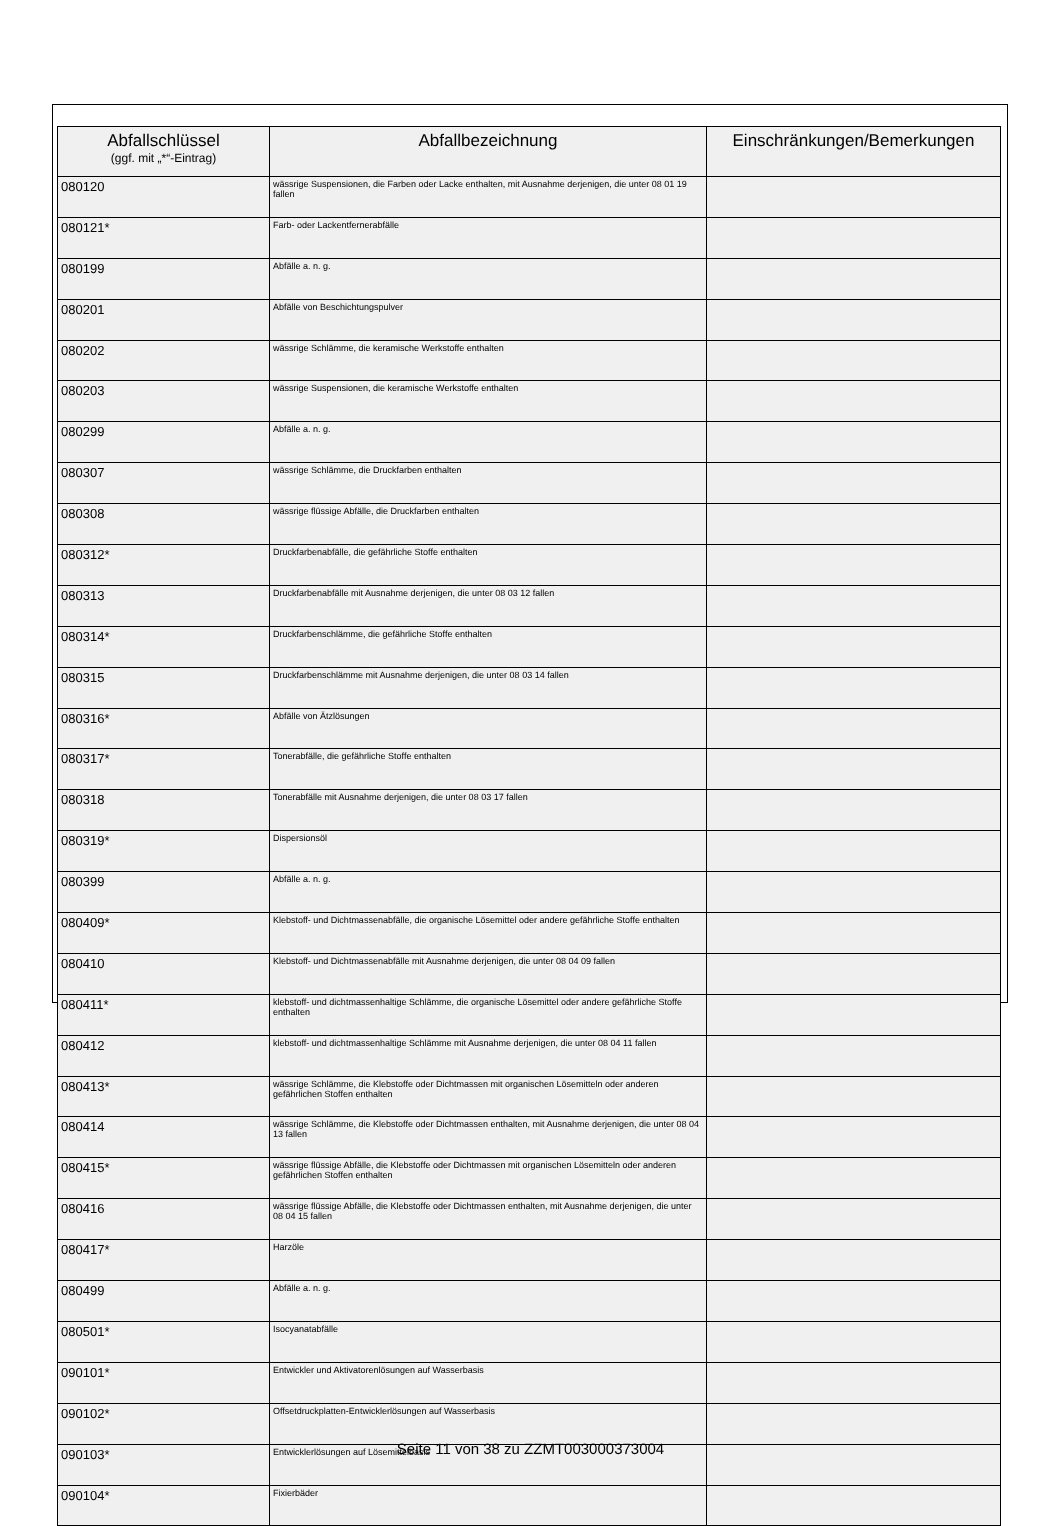| Abfallschlüssel (ggf. mit „*“-Eintrag) | Abfallbezeichnung | Einschränkungen/Bemerkungen |
| --- | --- | --- |
| 080120 | wässrige Suspensionen, die Farben oder Lacke enthalten, mit Ausnahme derjenigen, die unter 08 01 19 fallen | |
| 080121* | Farb- oder Lackentfernerabfälle | |
| 080199 | Abfälle a. n. g. | |
| 080201 | Abfälle von Beschichtungspulver | |
| 080202 | wässrige Schlämme, die keramische Werkstoffe enthalten | |
| 080203 | wässrige Suspensionen, die keramische Werkstoffe enthalten | |
| 080299 | Abfälle a. n. g. | |
| 080307 | wässrige Schlämme, die Druckfarben enthalten | |
| 080308 | wässrige flüssige Abfälle, die Druckfarben enthalten | |
| 080312* | Druckfarbenabfälle, die gefährliche Stoffe enthalten | |
| 080313 | Druckfarbenabfälle mit Ausnahme derjenigen, die unter 08 03 12 fallen | |
| 080314* | Druckfarbenschlämme, die gefährliche Stoffe enthalten | |
| 080315 | Druckfarbenschlämme mit Ausnahme derjenigen, die unter 08 03 14 fallen | |
| 080316* | Abfälle von Ätzlösungen | |
| 080317* | Tonerabfälle, die gefährliche Stoffe enthalten | |
| 080318 | Tonerabfälle mit Ausnahme derjenigen, die unter 08 03 17 fallen | |
| 080319* | Dispersionsöl | |
| 080399 | Abfälle a. n. g. | |
| 080409* | Klebstoff- und Dichtmassenabfälle, die organische Lösemittel oder andere gefährliche Stoffe enthalten | |
| 080410 | Klebstoff- und Dichtmassenabfälle mit Ausnahme derjenigen, die unter 08 04 09 fallen | |
| 080411* | klebstoff- und dichtmassenhaltige Schlämme, die organische Lösemittel oder andere gefährliche Stoffe enthalten | |
| 080412 | klebstoff- und dichtmassenhaltige Schlämme mit Ausnahme derjenigen, die unter 08 04 11 fallen | |
| 080413* | wässrige Schlämme, die Klebstoffe oder Dichtmassen mit organischen Lösemitteln oder anderen gefährlichen Stoffen enthalten | |
| 080414 | wässrige Schlämme, die Klebstoffe oder Dichtmassen enthalten, mit Ausnahme derjenigen, die unter 08 04 13 fallen | |
| 080415* | wässrige flüssige Abfälle, die Klebstoffe oder Dichtmassen mit organischen Lösemitteln oder anderen gefährlichen Stoffen enthalten | |
| 080416 | wässrige flüssige Abfälle, die Klebstoffe oder Dichtmassen enthalten, mit Ausnahme derjenigen, die unter 08 04 15 fallen | |
| 080417* | Harzöle | |
| 080499 | Abfälle a. n. g. | |
| 080501* | Isocyanatabfälle | |
| 090101* | Entwickler und Aktivatorenlösungen auf Wasserbasis | |
| 090102* | Offsetdruckplatten-Entwicklerlösungen auf Wasserbasis | |
| 090103* | Entwicklerlösungen auf Lösemittelbasis | |
| 090104* | Fixierbäder | |
Seite 11 von 38 zu ZZMT003000373004